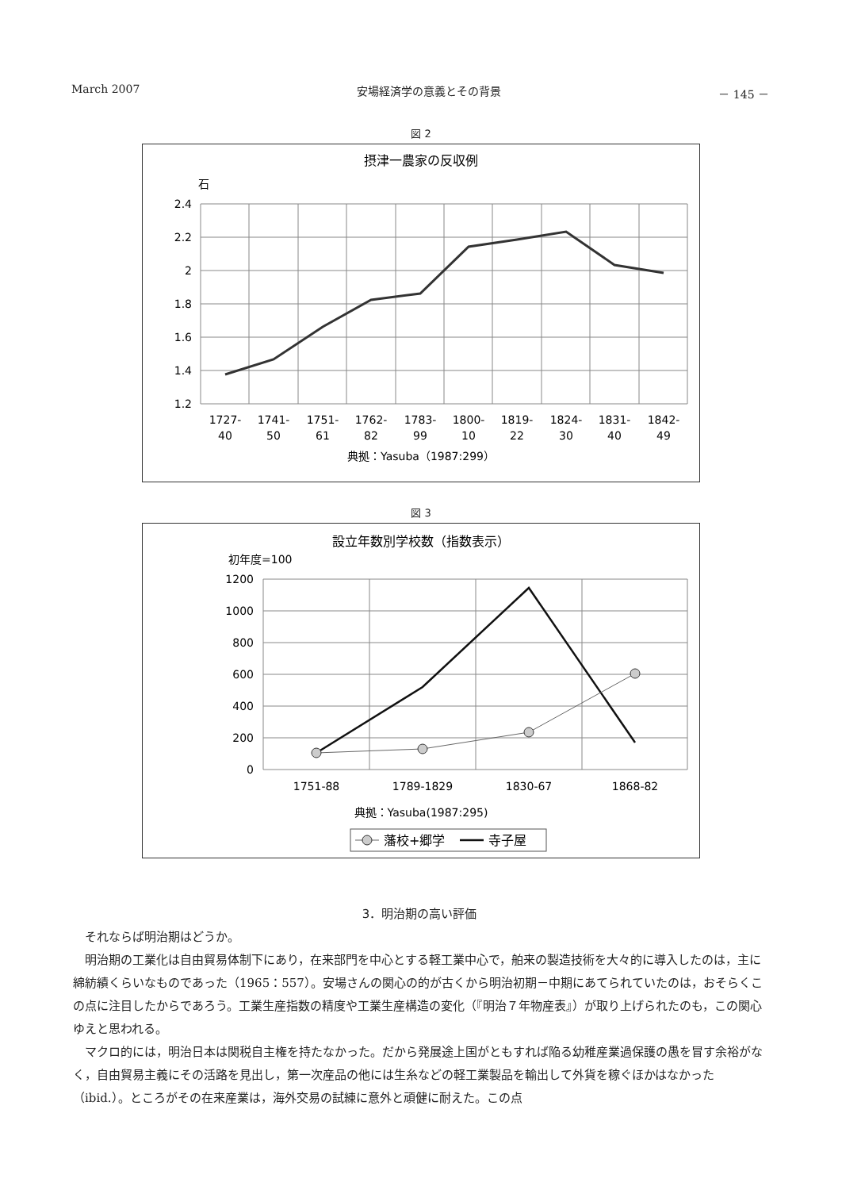March 2007 安場経済学の意義とその背景 － 145 －
図 2
摂津一農家の反収例
石
2.4
2.2
2
1.8
1.6
1.4
1.2
1727-
40
1741-
50
1751-
61
1762-
82
1783-
99
1800-
10
1819-
22
1824-
30
1831-
40
1842-
49
典拠：Yasuba（1987:299）
図 3
設立年数別学校数（指数表示）
初年度=100
1200
1000
800
600
400
200
0
1751-88
1789-1829
1830-67
1868-82
典拠：Yasuba(1987:295)
藩校+郷学
寺子屋
3．明治期の高い評価
それならば明治期はどうか。
明治期の工業化は自由貿易体制下にあり，在来部門を中心とする軽工業中心で，舶来の製造技術を大々的に導入したのは，主に綿紡績くらいなものであった（1965：557）。安場さんの関心の的が古くから明治初期－中期にあてられていたのは，おそらくこの点に注目したからであろう。工業生産指数の精度や工業生産構造の変化（『明治７年物産表』）が取り上げられたのも，この関心ゆえと思われる。
マクロ的には，明治日本は関税自主権を持たなかった。だから発展途上国がともすれば陥る幼稚産業過保護の愚を冒す余裕がなく，自由貿易主義にその活路を見出し，第一次産品の他には生糸などの軽工業製品を輸出して外貨を稼ぐほかはなかった（ibid.）。ところがその在来産業は，海外交易の試練に意外と頑健に耐えた。この点